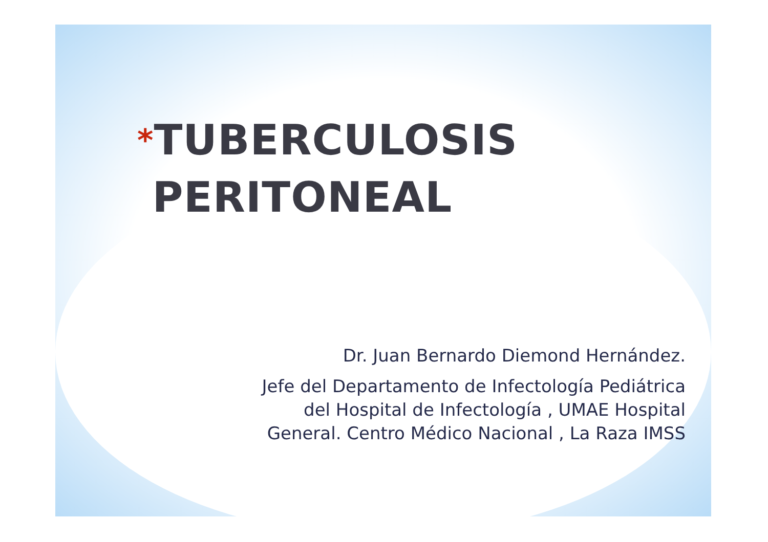*TUBERCULOSIS
PERITONEAL
Dr. Juan Bernardo Diemond Hernández.
Jefe del Departamento de Infectología Pediátrica
del Hospital de Infectología , UMAE Hospital
General. Centro Médico Nacional , La Raza IMSS